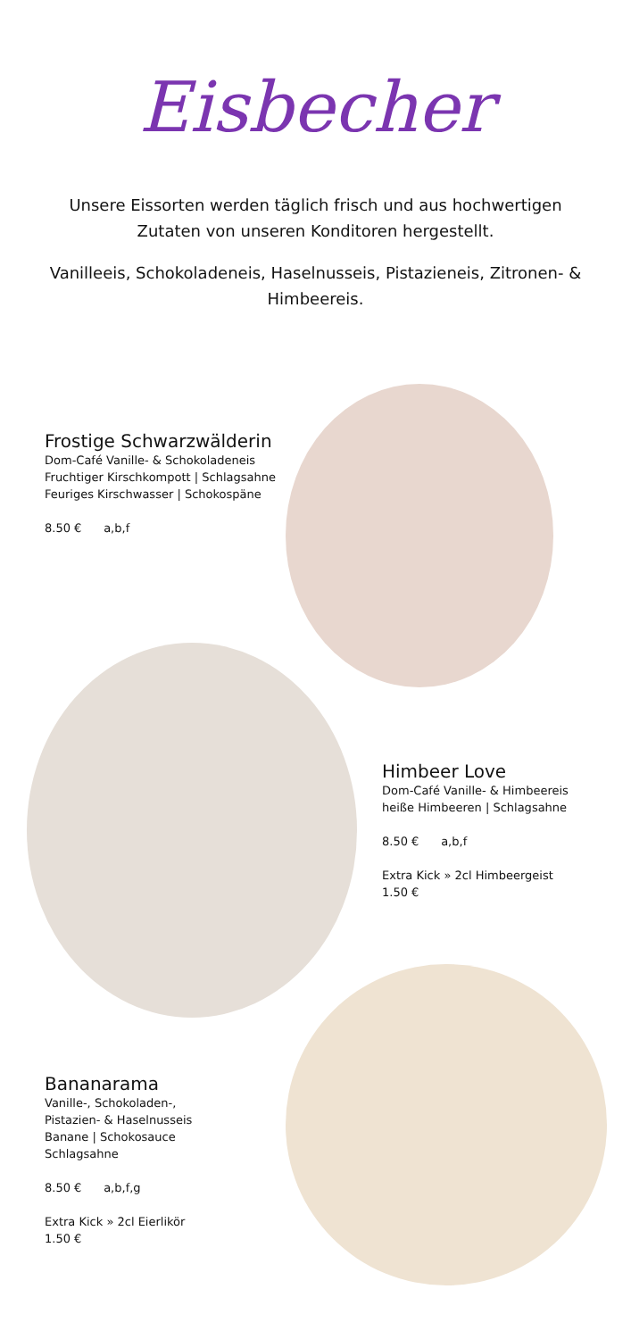Eisbecher
Unsere Eissorten werden täglich frisch und aus hochwertigen Zutaten von unseren Konditoren hergestellt.
Vanilleeis, Schokoladeneis, Haselnusseis, Pistazieneis, Zitronen- & Himbeereis.
Frostige Schwarzwälderin
Dom-Café Vanille- & Schokoladeneis
Fruchtiger Kirschkompott | Schlagsahne
Feuriges Kirschwasser | Schokospäne
8.50 € a,b,f
Himbeer Love
Dom-Café Vanille- & Himbeereis
heiße Himbeeren | Schlagsahne
8.50 € a,b,f
Extra Kick » 2cl Himbeergeist
1.50 €
Bananarama
Vanille-, Schokoladen-,
Pistazien- & Haselnusseis
Banane | Schokosauce
Schlagsahne
8.50 € a,b,f,g
Extra Kick » 2cl Eierlikör
1.50 €